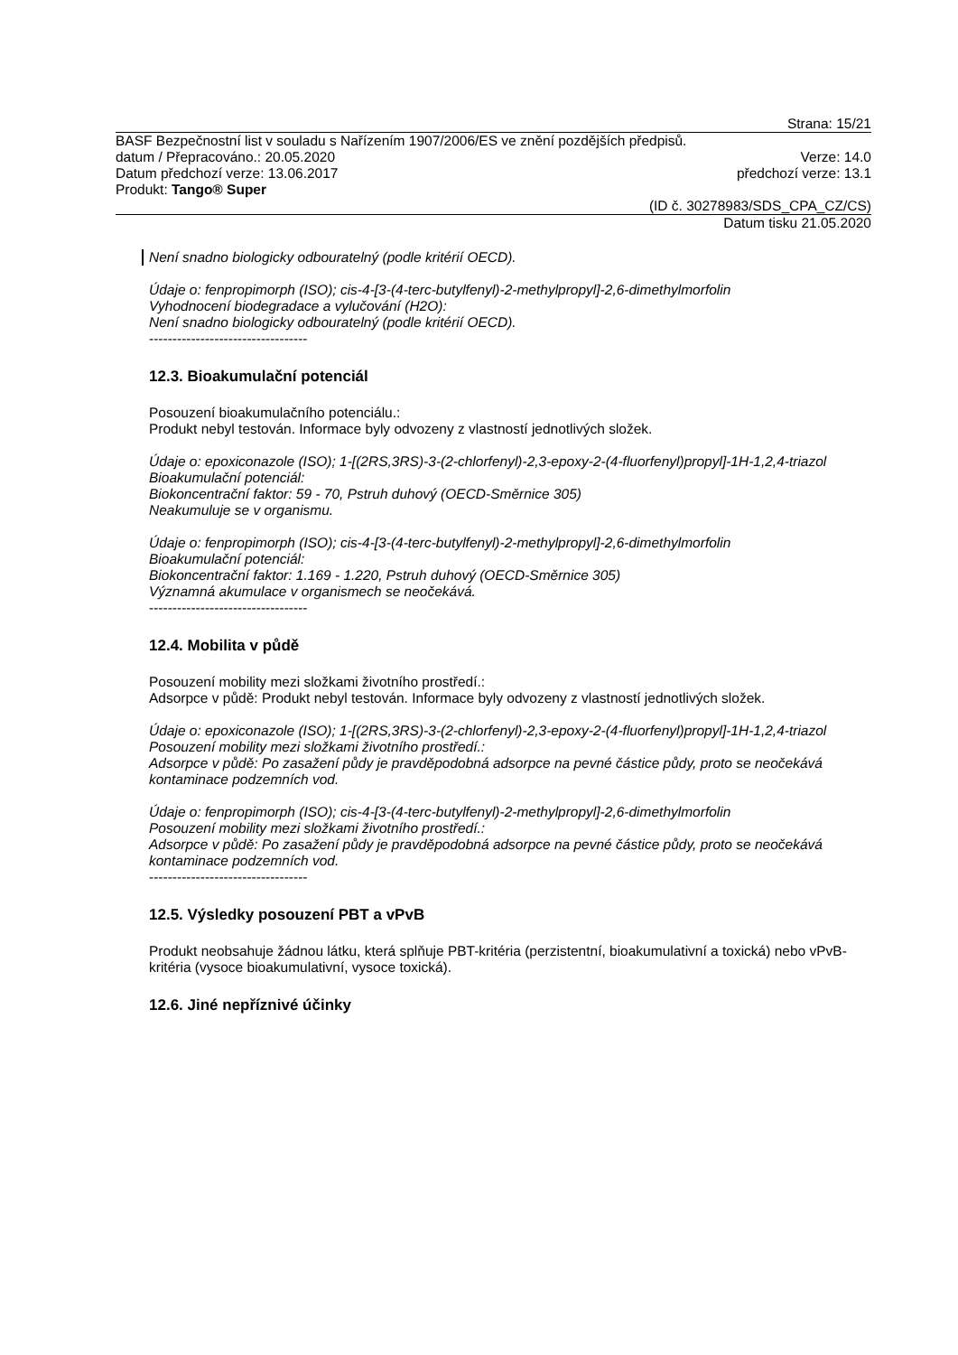Strana: 15/21
BASF Bezpečnostní list v souladu s Nařízením 1907/2006/ES ve znění pozdějších předpisů.
datum / Přepracováno.: 20.05.2020 Verze: 14.0
Datum předchozí verze: 13.06.2017 předchozí verze: 13.1
Produkt: Tango® Super
(ID č. 30278983/SDS_CPA_CZ/CS)
Datum tisku 21.05.2020
Není snadno biologicky odbouratelný (podle kritérií OECD).
Údaje o: fenpropimorph (ISO); cis-4-[3-(4-terc-butylfenyl)-2-methylpropyl]-2,6-dimethylmorfolin
Vyhodnocení biodegradace a vylučování (H2O):
Není snadno biologicky odbouratelný (podle kritérií OECD).
----------------------------------
12.3. Bioakumulační potenciál
Posouzení bioakumulačního potenciálu.:
Produkt nebyl testován. Informace byly odvozeny z vlastností jednotlivých složek.
Údaje o: epoxiconazole (ISO); 1-[(2RS,3RS)-3-(2-chlorfenyl)-2,3-epoxy-2-(4-fluorfenyl)propyl]-1H-1,2,4-triazol
Bioakumulační potenciál:
Biokoncentrační faktor: 59 - 70, Pstruh duhový (OECD-Směrnice 305)
Neakumuluje se v organismu.
Údaje o: fenpropimorph (ISO); cis-4-[3-(4-terc-butylfenyl)-2-methylpropyl]-2,6-dimethylmorfolin
Bioakumulační potenciál:
Biokoncentrační faktor: 1.169 - 1.220, Pstruh duhový (OECD-Směrnice 305)
Významná akumulace v organismech se neočekává.
----------------------------------
12.4. Mobilita v půdě
Posouzení mobility mezi složkami životního prostředí.:
Adsorpce v půdě: Produkt nebyl testován. Informace byly odvozeny z vlastností jednotlivých složek.
Údaje o: epoxiconazole (ISO); 1-[(2RS,3RS)-3-(2-chlorfenyl)-2,3-epoxy-2-(4-fluorfenyl)propyl]-1H-1,2,4-triazol
Posouzení mobility mezi složkami životního prostředí.:
Adsorpce v půdě: Po zasažení půdy je pravděpodobná adsorpce na pevné částice půdy, proto se neočekává kontaminace podzemních vod.
Údaje o: fenpropimorph (ISO); cis-4-[3-(4-terc-butylfenyl)-2-methylpropyl]-2,6-dimethylmorfolin
Posouzení mobility mezi složkami životního prostředí.:
Adsorpce v půdě: Po zasažení půdy je pravděpodobná adsorpce na pevné částice půdy, proto se neočekává kontaminace podzemních vod.
----------------------------------
12.5. Výsledky posouzení PBT a vPvB
Produkt neobsahuje žádnou látku, která splňuje PBT-kritéria (perzistentní, bioakumulativní a toxická) nebo vPvB-kritéria (vysoce bioakumulativní, vysoce toxická).
12.6. Jiné nepříznivé účinky